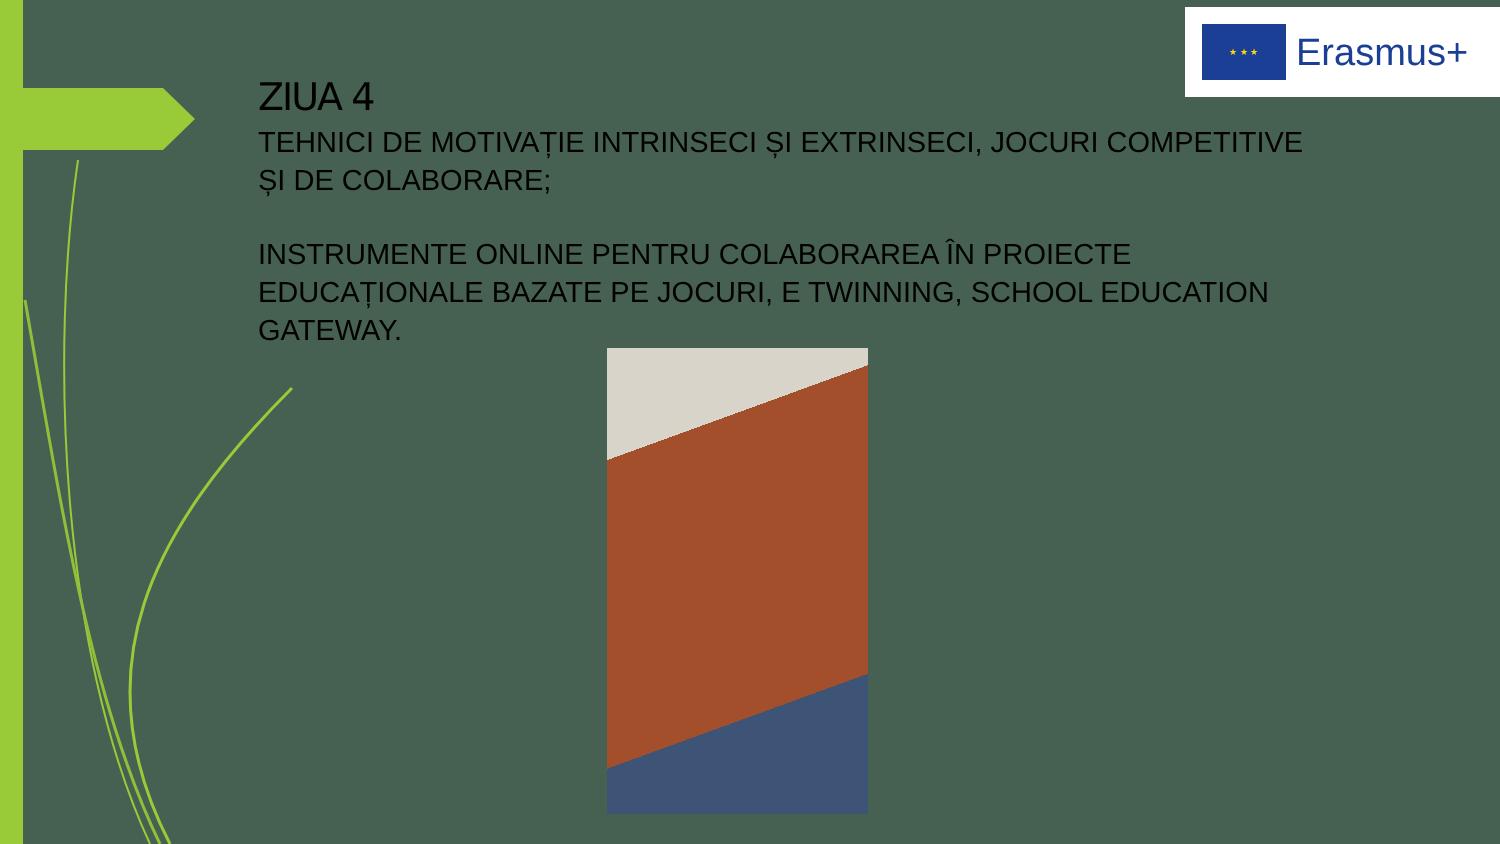★ ★ ★
Erasmus+
ZIUA 4
TEHNICI DE MOTIVAȚIE INTRINSECI ȘI EXTRINSECI, JOCURI COMPETITIVE ȘI DE COLABORARE;
INSTRUMENTE ONLINE PENTRU COLABORAREA ÎN PROIECTE EDUCAȚIONALE BAZATE PE JOCURI, E TWINNING, SCHOOL EDUCATION GATEWAY.